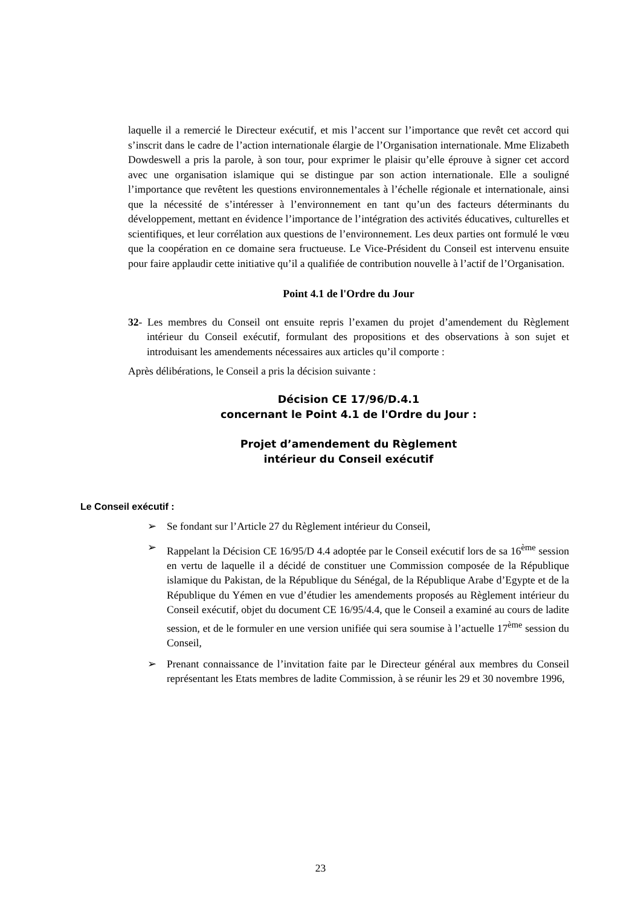laquelle il a remercié le Directeur exécutif, et mis l’accent sur l’importance que revêt cet accord qui s’inscrit dans le cadre de l’action internationale élargie de l’Organisation internationale. Mme Elizabeth Dowdeswell a pris la parole, à son tour, pour exprimer le plaisir qu’elle éprouve à signer cet accord avec une organisation islamique qui se distingue par son action internationale. Elle a souligné l’importance que revêtent les questions environnementales à l’échelle régionale et internationale, ainsi que la nécessité de s’intéresser à l’environnement en tant qu’un des facteurs déterminants du développement, mettant en évidence l’importance de l’intégration des activités éducatives, culturelles et scientifiques, et leur corrélation aux questions de l’environnement. Les deux parties ont formulé le vœu que la coopération en ce domaine sera fructueuse. Le Vice-Président du Conseil est intervenu ensuite pour faire applaudir cette initiative qu’il a qualifiée de contribution nouvelle à l’actif de l’Organisation.
Point 4.1 de l'Ordre du Jour
32- Les membres du Conseil ont ensuite repris l’examen du projet d’amendement du Règlement intérieur du Conseil exécutif, formulant des propositions et des observations à son sujet et introduisant les amendements nécessaires aux articles qu’il comporte :
Après délibérations, le Conseil a pris la décision suivante :
Décision CE 17/96/D.4.1
concernant le Point 4.1 de l'Ordre du Jour :
Projet d’amendement du Règlement
intérieur du Conseil exécutif
Le Conseil exécutif :
➢ Se fondant sur l’Article 27 du Règlement intérieur du Conseil,
➢ Rappelant la Décision CE 16/95/D 4.4 adoptée par le Conseil exécutif lors de sa 16<sup>ème</sup> session en vertu de laquelle il a décidé de constituer une Commission composée de la République islamique du Pakistan, de la République du Sénégal, de la République Arabe d’Egypte et de la République du Yémen en vue d’étudier les amendements proposés au Règlement intérieur du Conseil exécutif, objet du document CE 16/95/4.4, que le Conseil a examiné au cours de ladite session, et de le formuler en une version unifiée qui sera soumise à l’actuelle 17<sup>ème</sup> session du Conseil,
➢ Prenant connaissance de l’invitation faite par le Directeur général aux membres du Conseil représentant les Etats membres de ladite Commission, à se réunir les 29 et 30 novembre 1996,
23